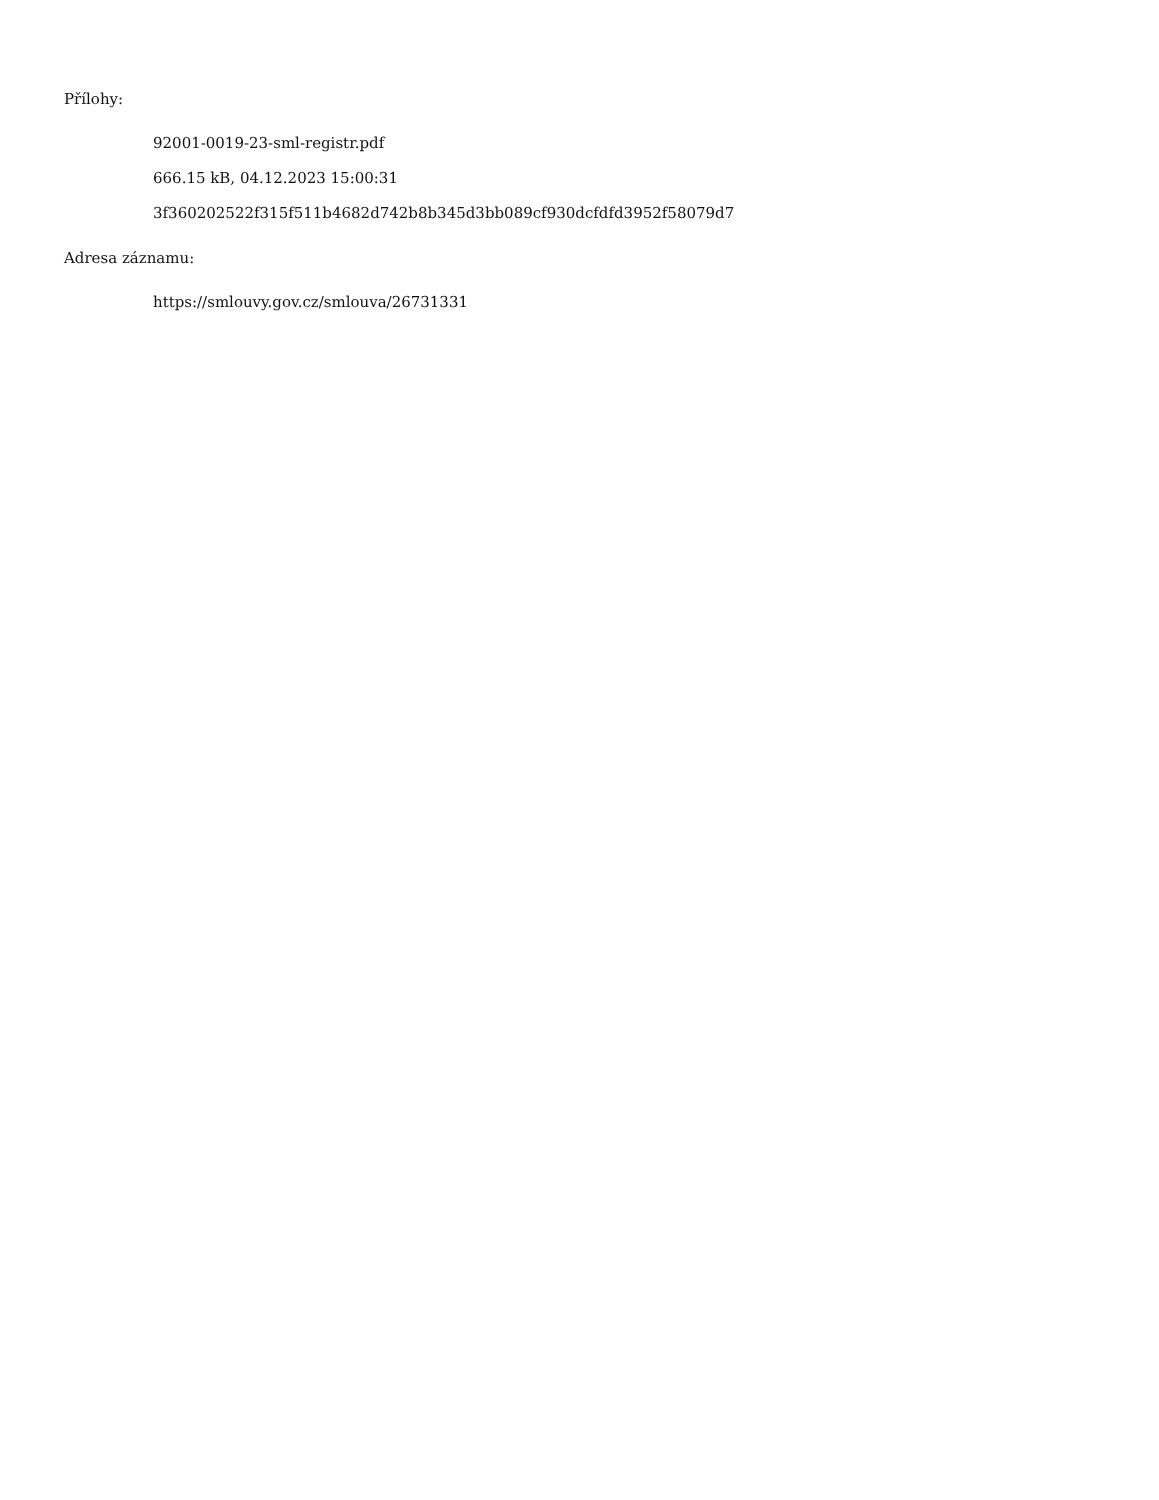Přílohy:
92001-0019-23-sml-registr.pdf
666.15 kB, 04.12.2023 15:00:31
3f360202522f315f511b4682d742b8b345d3bb089cf930dcfdfd3952f58079d7
Adresa záznamu:
https://smlouvy.gov.cz/smlouva/26731331